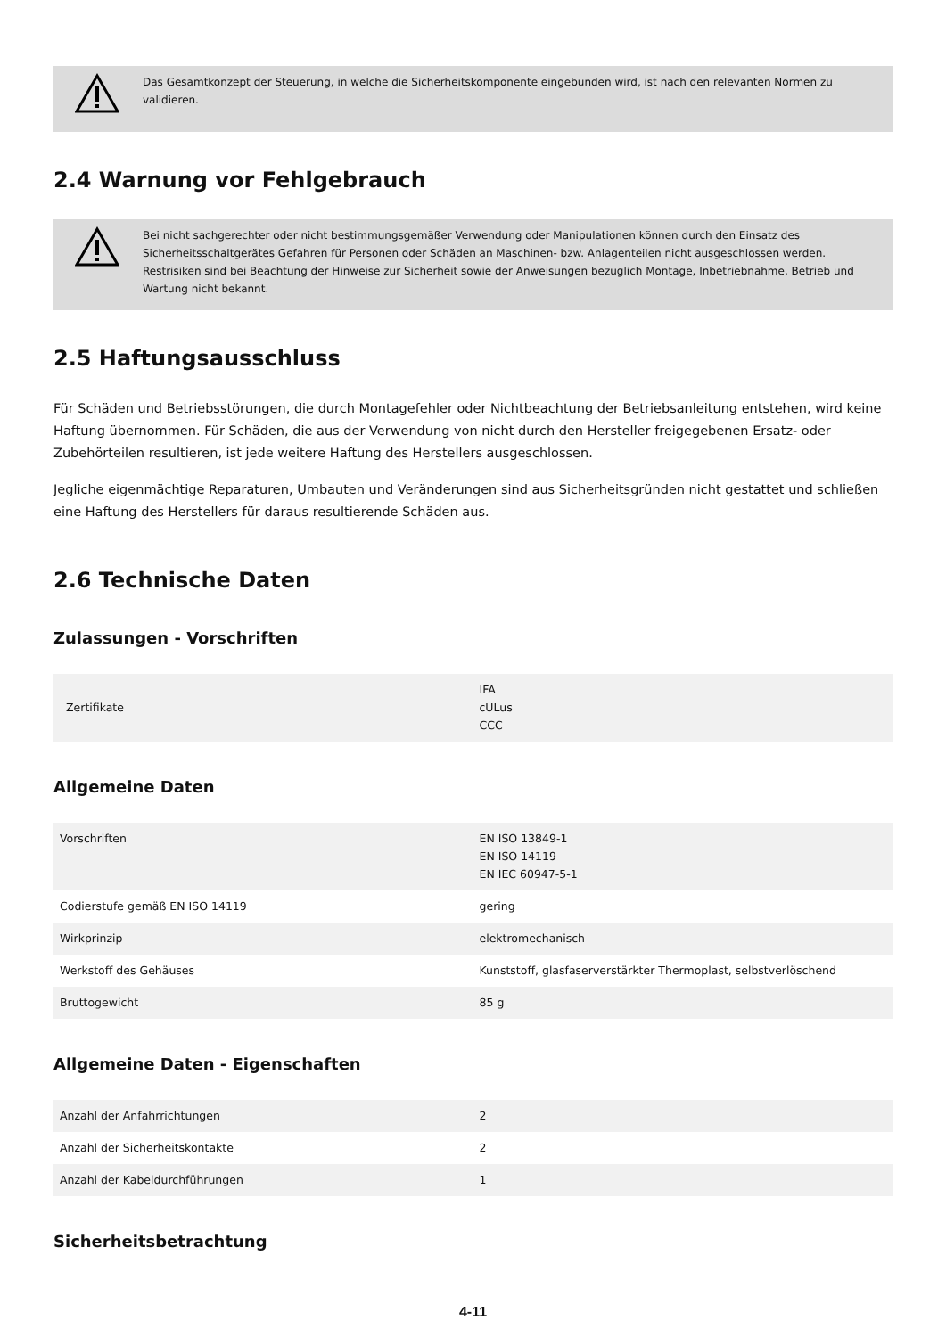Das Gesamtkonzept der Steuerung, in welche die Sicherheitskomponente eingebunden wird, ist nach den relevanten Normen zu validieren.
2.4 Warnung vor Fehlgebrauch
Bei nicht sachgerechter oder nicht bestimmungsgemäßer Verwendung oder Manipulationen können durch den Einsatz des Sicherheitsschaltgerätes Gefahren für Personen oder Schäden an Maschinen- bzw. Anlagenteilen nicht ausgeschlossen werden. Restrisiken sind bei Beachtung der Hinweise zur Sicherheit sowie der Anweisungen bezüglich Montage, Inbetriebnahme, Betrieb und Wartung nicht bekannt.
2.5 Haftungsausschluss
Für Schäden und Betriebsstörungen, die durch Montagefehler oder Nichtbeachtung der Betriebsanleitung entstehen, wird keine Haftung übernommen. Für Schäden, die aus der Verwendung von nicht durch den Hersteller freigegebenen Ersatz- oder Zubehörteilen resultieren, ist jede weitere Haftung des Herstellers ausgeschlossen.
Jegliche eigenmächtige Reparaturen, Umbauten und Veränderungen sind aus Sicherheitsgründen nicht gestattet und schließen eine Haftung des Herstellers für daraus resultierende Schäden aus.
2.6 Technische Daten
Zulassungen - Vorschriften
| Zertifikate | IFA cULus CCC |
Allgemeine Daten
| Vorschriften | EN ISO 13849-1 EN ISO 14119 EN IEC 60947-5-1 |
| Codierstufe gemäß EN ISO 14119 | gering |
| Wirkprinzip | elektromechanisch |
| Werkstoff des Gehäuses | Kunststoff, glasfaserverstärkter Thermoplast, selbstverlöschend |
| Bruttogewicht | 85 g |
Allgemeine Daten - Eigenschaften
| Anzahl der Anfahrrichtungen | 2 |
| Anzahl der Sicherheitskontakte | 2 |
| Anzahl der Kabeldurchführungen | 1 |
Sicherheitsbetrachtung
4-11